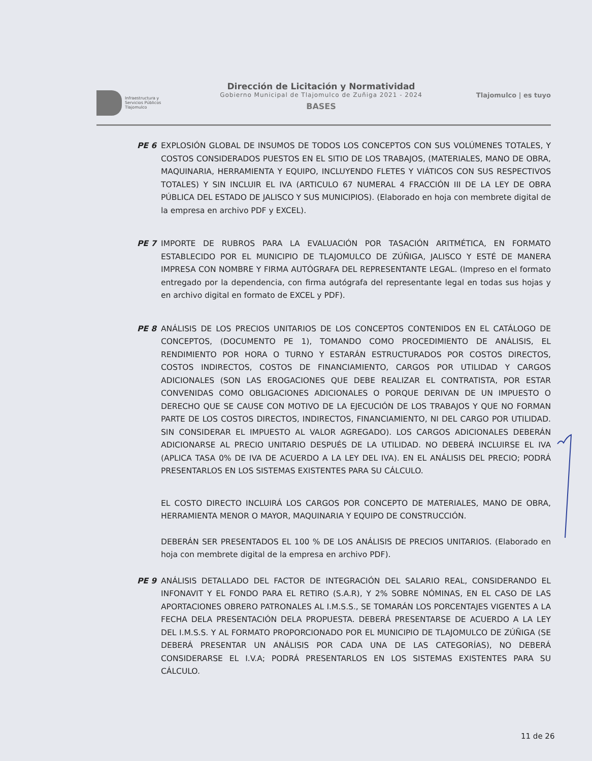Infraestructura y
Servicios Públicos
Tlajomulco
Dirección de Licitación y Normatividad
Gobierno Municipal de Tlajomulco de Zuñiga 2021 - 2024
BASES
Tlajomulco | es tuyo
PE 6 EXPLOSIÓN GLOBAL DE INSUMOS DE TODOS LOS CONCEPTOS CON SUS VOLÚMENES TOTALES, Y COSTOS CONSIDERADOS PUESTOS EN EL SITIO DE LOS TRABAJOS, (MATERIALES, MANO DE OBRA, MAQUINARIA, HERRAMIENTA Y EQUIPO, INCLUYENDO FLETES Y VIÁTICOS CON SUS RESPECTIVOS TOTALES) Y SIN INCLUIR EL IVA (ARTICULO 67 NUMERAL 4 FRACCIÓN III DE LA LEY DE OBRA PÚBLICA DEL ESTADO DE JALISCO Y SUS MUNICIPIOS). (Elaborado en hoja con membrete digital de la empresa en archivo PDF y EXCEL).
PE 7 IMPORTE DE RUBROS PARA LA EVALUACIÓN POR TASACIÓN ARITMÉTICA, EN FORMATO ESTABLECIDO POR EL MUNICIPIO DE TLAJOMULCO DE ZÚÑIGA, JALISCO Y ESTÉ DE MANERA IMPRESA CON NOMBRE Y FIRMA AUTÓGRAFA DEL REPRESENTANTE LEGAL. (Impreso en el formato entregado por la dependencia, con firma autógrafa del representante legal en todas sus hojas y en archivo digital en formato de EXCEL y PDF).
PE 8 ANÁLISIS DE LOS PRECIOS UNITARIOS DE LOS CONCEPTOS CONTENIDOS EN EL CATÁLOGO DE CONCEPTOS, (DOCUMENTO PE 1), TOMANDO COMO PROCEDIMIENTO DE ANÁLISIS, EL RENDIMIENTO POR HORA O TURNO Y ESTARÁN ESTRUCTURADOS POR COSTOS DIRECTOS, COSTOS INDIRECTOS, COSTOS DE FINANCIAMIENTO, CARGOS POR UTILIDAD Y CARGOS ADICIONALES (SON LAS EROGACIONES QUE DEBE REALIZAR EL CONTRATISTA, POR ESTAR CONVENIDAS COMO OBLIGACIONES ADICIONALES O PORQUE DERIVAN DE UN IMPUESTO O DERECHO QUE SE CAUSE CON MOTIVO DE LA EJECUCIÓN DE LOS TRABAJOS Y QUE NO FORMAN PARTE DE LOS COSTOS DIRECTOS, INDIRECTOS, FINANCIAMIENTO, NI DEL CARGO POR UTILIDAD. SIN CONSIDERAR EL IMPUESTO AL VALOR AGREGADO). LOS CARGOS ADICIONALES DEBERÁN ADICIONARSE AL PRECIO UNITARIO DESPUÉS DE LA UTILIDAD. NO DEBERÁ INCLUIRSE EL IVA (APLICA TASA 0% DE IVA DE ACUERDO A LA LEY DEL IVA). EN EL ANÁLISIS DEL PRECIO; PODRÁ PRESENTARLOS EN LOS SISTEMAS EXISTENTES PARA SU CÁLCULO.
EL COSTO DIRECTO INCLUIRÁ LOS CARGOS POR CONCEPTO DE MATERIALES, MANO DE OBRA, HERRAMIENTA MENOR O MAYOR, MAQUINARIA Y EQUIPO DE CONSTRUCCIÓN.
DEBERÁN SER PRESENTADOS EL 100 % DE LOS ANÁLISIS DE PRECIOS UNITARIOS. (Elaborado en hoja con membrete digital de la empresa en archivo PDF).
PE 9 ANÁLISIS DETALLADO DEL FACTOR DE INTEGRACIÓN DEL SALARIO REAL, CONSIDERANDO EL INFONAVIT Y EL FONDO PARA EL RETIRO (S.A.R), Y 2% SOBRE NÓMINAS, EN EL CASO DE LAS APORTACIONES OBRERO PATRONALES AL I.M.S.S., SE TOMARÁN LOS PORCENTAJES VIGENTES A LA FECHA DELA PRESENTACIÓN DELA PROPUESTA. DEBERÁ PRESENTARSE DE ACUERDO A LA LEY DEL I.M.S.S. Y AL FORMATO PROPORCIONADO POR EL MUNICIPIO DE TLAJOMULCO DE ZÚÑIGA (SE DEBERÁ PRESENTAR UN ANÁLISIS POR CADA UNA DE LAS CATEGORÍAS), NO DEBERÁ CONSIDERARSE EL I.V.A; PODRÁ PRESENTARLOS EN LOS SISTEMAS EXISTENTES PARA SU CÁLCULO.
11 de 26